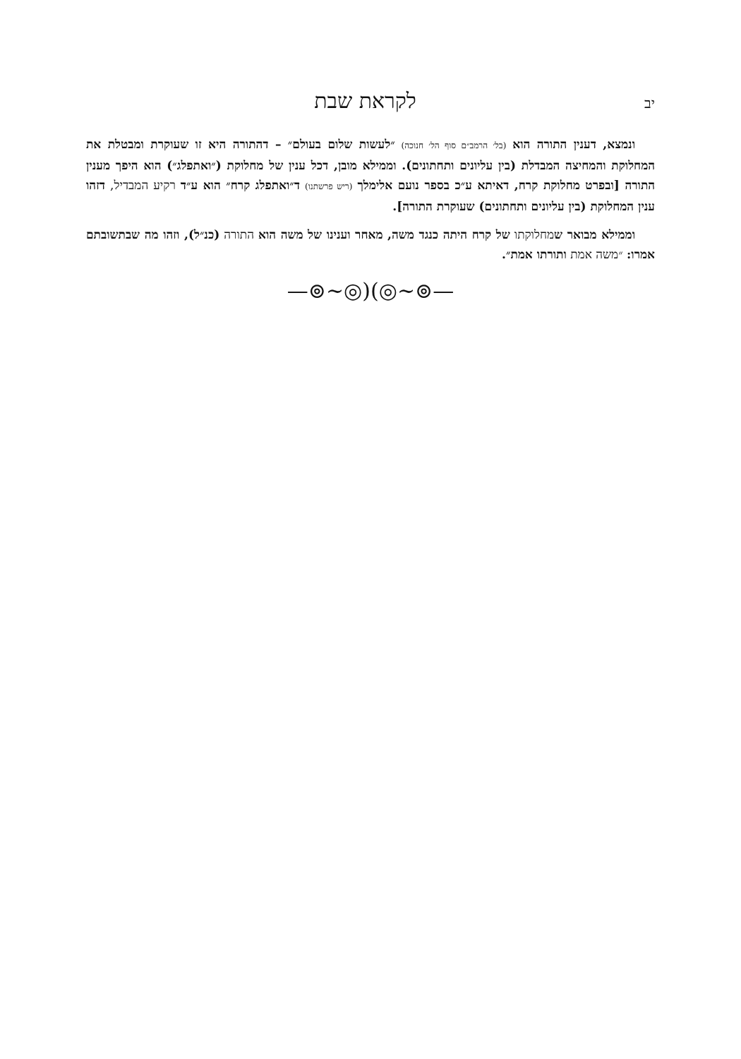יב לקראת שבת
ונמצא, דענין התורה הוא (בל׳ הרמב״ם סוף הל׳ חנוכה) ״לעשות שלום בעולם״ – דהתורה היא זו שעוקרת ומבטלת את המחלוקת והמחיצה המבדלת (בין עליונים ותחתונים). וממילא מובן, דכל ענין של מחלוקת (״ואתפלג״) הוא היפך מענין התורה [ובפרט מחלוקת קרח, דאיתא ע״כ בספר נועם אלימלך (ריש פרשתנו) ד״ואתפלג קרח״ הוא ע״ד רקיע המבדיל, דזהו ענין המחלוקת (בין עליונים ותחתונים) שעוקרת התורה].
וממילא מבואר שמחלוקתו של קרח היתה כנגד משה, מאחר וענינו של משה הוא התורה (כנ״ל), וזהו מה שבתשובתם אמרו: ״משה אמת ותורתו אמת״.
—⊚∽◎)(◎∽⊚—